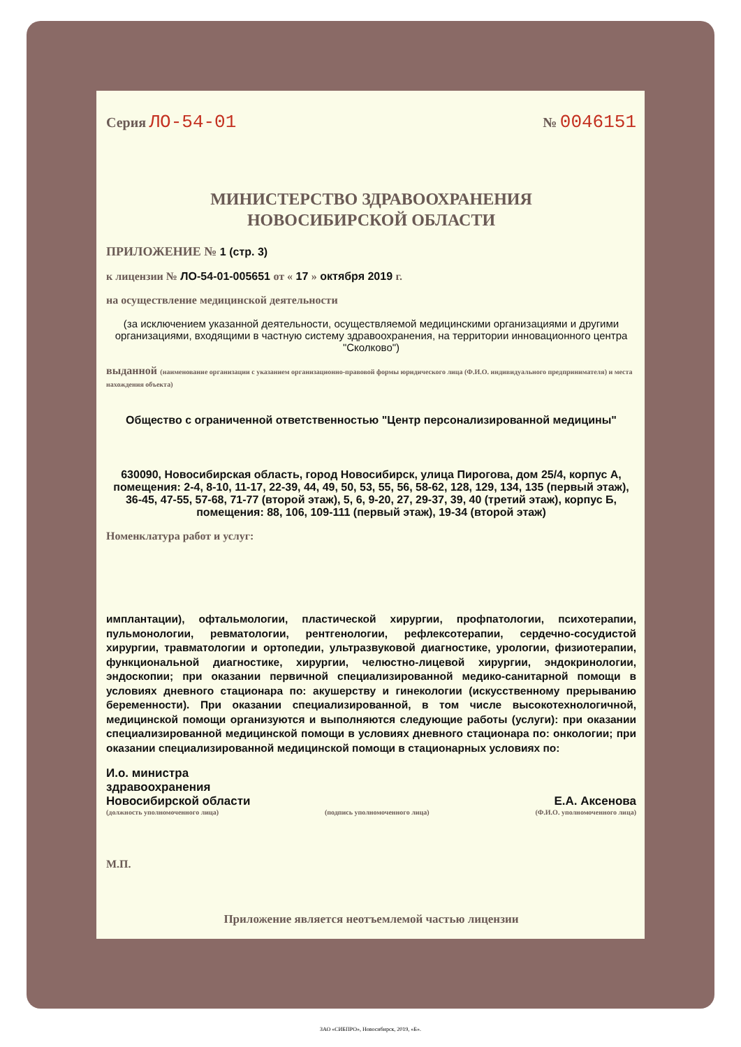Серия ЛО-54-01
№ 0046151
МИНИСТЕРСТВО ЗДРАВООХРАНЕНИЯ
НОВОСИБИРСКОЙ ОБЛАСТИ
ПРИЛОЖЕНИЕ № 1 (стр. 3)
к лицензии № ЛО-54-01-005651 от « 17 » октября 2019 г.
на осуществление медицинской деятельности
(за исключением указанной деятельности, осуществляемой медицинскими организациями и другими организациями, входящими в частную систему здравоохранения, на территории инновационного центра "Сколково")
выданной (наименование организации с указанием организационно-правовой формы юридического лица (Ф.И.О. индивидуального предпринимателя) и места нахождения объекта)
Общество с ограниченной ответственностью "Центр персонализированной медицины"
630090, Новосибирская область, город Новосибирск, улица Пирогова, дом 25/4, корпус А, помещения: 2-4, 8-10, 11-17, 22-39, 44, 49, 50, 53, 55, 56, 58-62, 128, 129, 134, 135 (первый этаж), 36-45, 47-55, 57-68, 71-77 (второй этаж), 5, 6, 9-20, 27, 29-37, 39, 40 (третий этаж), корпус Б, помещения: 88, 106, 109-111 (первый этаж), 19-34 (второй этаж)
Номенклатура работ и услуг:
имплантации), офтальмологии, пластической хирургии, профпатологии, психотерапии, пульмонологии, ревматологии, рентгенологии, рефлексотерапии, сердечно-сосудистой хирургии, травматологии и ортопедии, ультразвуковой диагностике, урологии, физиотерапии, функциональной диагностике, хирургии, челюстно-лицевой хирургии, эндокринологии, эндоскопии; при оказании первичной специализированной медико-санитарной помощи в условиях дневного стационара по: акушерству и гинекологии (искусственному прерыванию беременности). При оказании специализированной, в том числе высокотехнологичной, медицинской помощи организуются и выполняются следующие работы (услуги): при оказании специализированной медицинской помощи в условиях дневного стационара по: онкологии; при оказании специализированной медицинской помощи в стационарных условиях по:
И.о. министра
здравоохранения
Новосибирской области
Е.А. Аксенова
(должность уполномоченного лица) (подпись уполномоченного лица) (Ф.И.О. уполномоченного лица)
М.П.
Приложение является неотъемлемой частью лицензии
ЗАО «СИБПРО», Новосибирск, 2019, «Б».